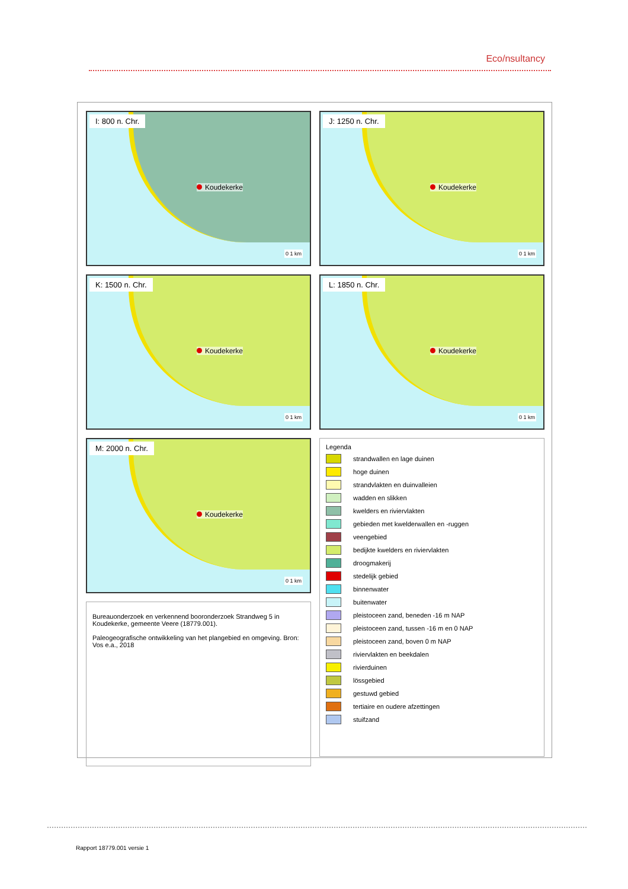Eco/nsultancy
I: 800 n. Chr.
Koudekerke
0 1 km
J: 1250 n. Chr.
Koudekerke
0 1 km
K: 1500 n. Chr.
Koudekerke
0 1 km
L: 1850 n. Chr.
Koudekerke
0 1 km
M: 2000 n. Chr.
Koudekerke
0 1 km
Legenda
strandwallen en lage duinen
hoge duinen
strandvlakten en duinvalleien
wadden en slikken
kwelders en riviervlakten
gebieden met kwelderwallen en -ruggen
veengebied
bedijkte kwelders en riviervlakten
droogmakerij
stedelijk gebied
binnenwater
buitenwater
pleistoceen zand, beneden -16 m NAP
pleistoceen zand, tussen -16 m en 0 NAP
pleistoceen zand, boven 0 m NAP
riviervlakten en beekdalen
rivierduinen
lössgebied
gestuwd gebied
tertiaire en oudere afzettingen
stuifzand
Bureauonderzoek en verkennend booronderzoek Strandweg 5 in Koudekerke, gemeente Veere (18779.001).
Paleogeografische ontwikkeling van het plangebied en omgeving. Bron: Vos e.a., 2018
Rapport 18779.001 versie 1